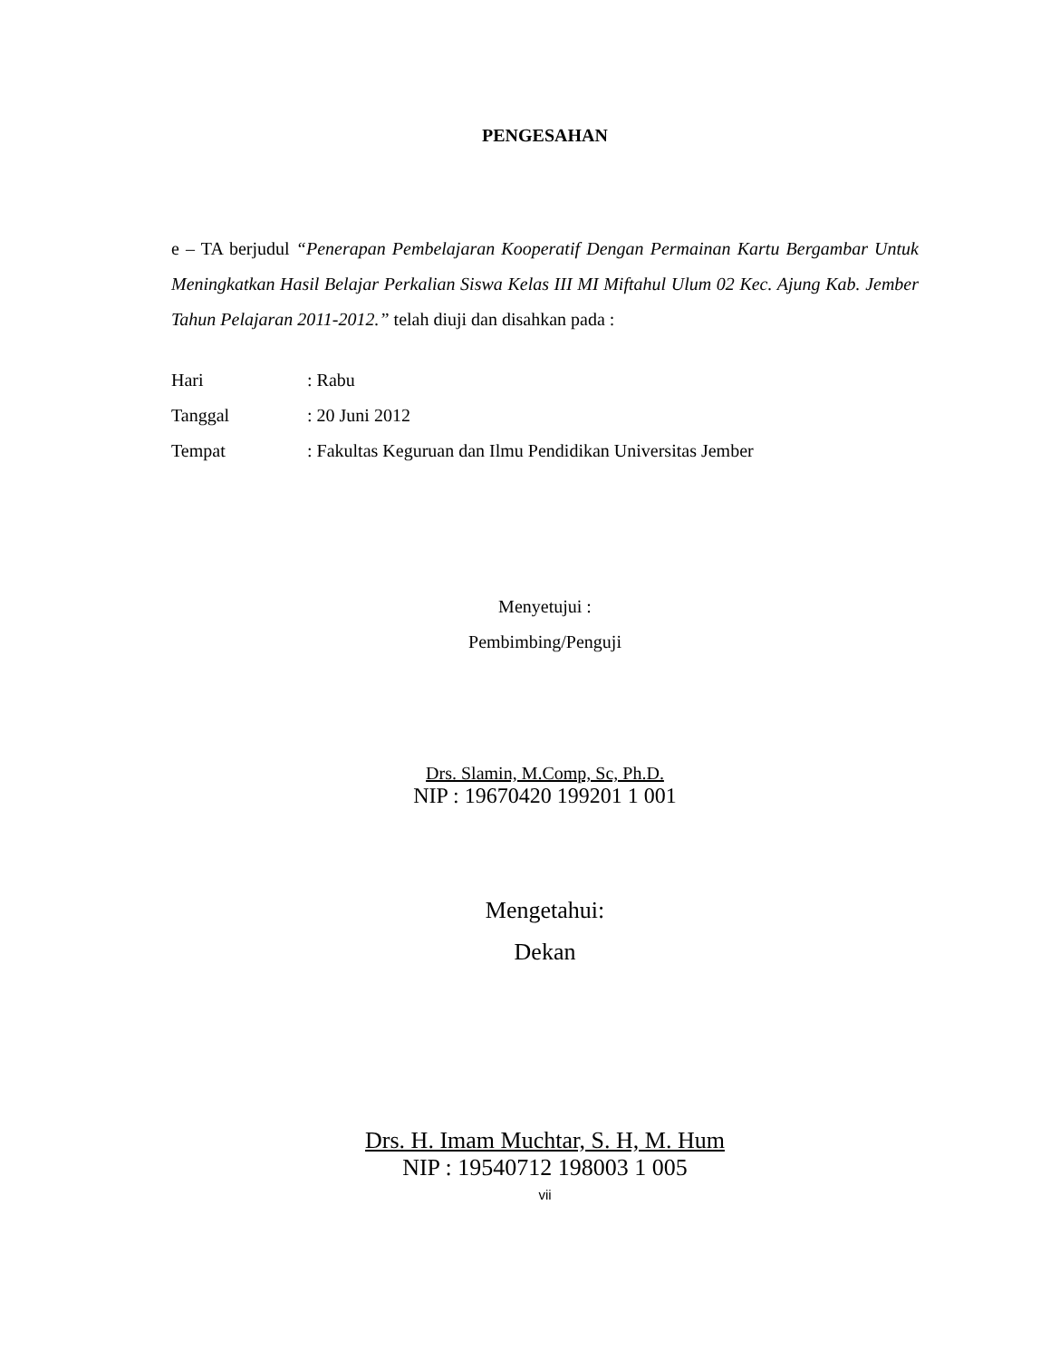PENGESAHAN
e – TA berjudul “Penerapan Pembelajaran Kooperatif Dengan Permainan Kartu Bergambar Untuk Meningkatkan Hasil Belajar Perkalian Siswa Kelas III MI Miftahul Ulum 02 Kec. Ajung Kab. Jember Tahun Pelajaran 2011-2012.” telah diuji dan disahkan pada :
| Hari | : Rabu |
| Tanggal | : 20 Juni 2012 |
| Tempat | : Fakultas Keguruan dan Ilmu Pendidikan Universitas Jember |
Menyetujui :
Pembimbing/Penguji
Drs. Slamin, M.Comp, Sc, Ph.D.
NIP : 19670420 199201 1 001
Mengetahui:
Dekan
Drs. H. Imam Muchtar, S. H, M. Hum
NIP : 19540712 198003 1 005
vii